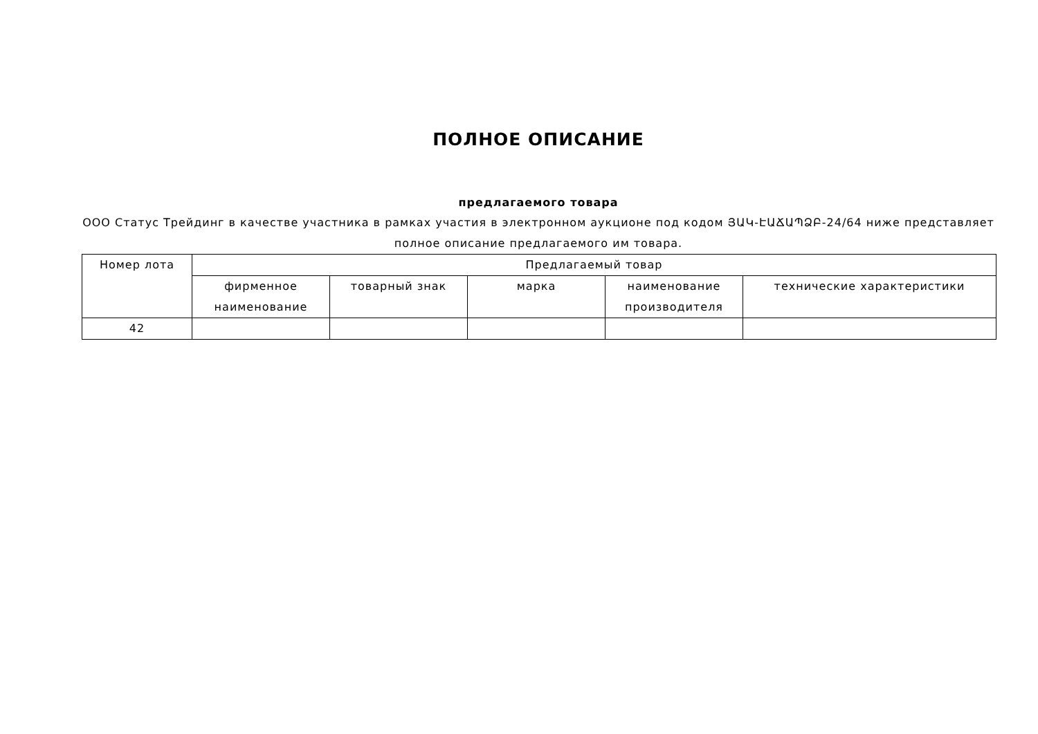ПОЛНОЕ ОПИСАНИЕ
предлагаемого товара
ООО Статус Трейдинг в качестве участника в рамках участия в электронном аукционе под кодом ՅԱԿ-ԷԱՃԱՊՁԲ-24/64 ниже представляет полное описание предлагаемого им товара.
| Номер лота | Предлагаемый товар | | | | |
| --- | --- | --- | --- | --- | --- |
| | фирменное наименование | товарный знак | марка | наименование производителя | технические характеристики |
| 42 | | | | | |